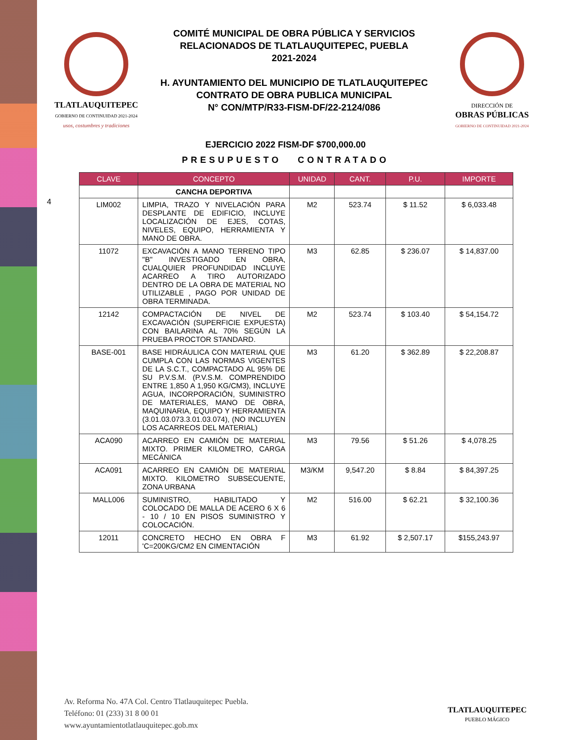TLATLAUQUITEPEC
GOBIERNO DE CONTINUIDAD 2021-2024
usos, costumbres y tradiciones
COMITÉ MUNICIPAL DE OBRA PÚBLICA Y SERVICIOS
RELACIONADOS DE TLATLAUQUITEPEC, PUEBLA
2021-2024
H. AYUNTAMIENTO DEL MUNICIPIO DE TLATLAUQUITEPEC
CONTRATO DE OBRA PUBLICA MUNICIPAL
N° CON/MTP/R33-FISM-DF/22-2124/086
DIRECCIÓN DE
OBRAS PÚBLICAS
GOBIERNO DE CONTINUIDAD 2021-2024
EJERCICIO 2022 FISM-DF $700,000.00
PRESUPUESTO CONTRATADO
4
| CLAVE | CONCEPTO | UNIDAD | CANT. | P.U. | IMPORTE |
| --- | --- | --- | --- | --- | --- |
| | CANCHA DEPORTIVA | | | | |
| LIM002 | LIMPIA, TRAZO Y NIVELACIÓN PARA DESPLANTE DE EDIFICIO, INCLUYE LOCALIZACIÓN DE EJES, COTAS, NIVELES, EQUIPO, HERRAMIENTA Y MANO DE OBRA. | M2 | 523.74 | $ 11.52 | $ 6,033.48 |
| 11072 | EXCAVACIÓN A MANO TERRENO TIPO "B" INVESTIGADO EN OBRA, CUALQUIER PROFUNDIDAD INCLUYE ACARREO A TIRO AUTORIZADO DENTRO DE LA OBRA DE MATERIAL NO UTILIZABLE , PAGO POR UNIDAD DE OBRA TERMINADA. | M3 | 62.85 | $ 236.07 | $ 14,837.00 |
| 12142 | COMPACTACIÓN DE NIVEL DE EXCAVACIÓN (SUPERFICIE EXPUESTA) CON BAILARINA AL 70% SEGÚN LA PRUEBA PROCTOR STANDARD. | M2 | 523.74 | $ 103.40 | $ 54,154.72 |
| BASE-001 | BASE HIDRÁULICA CON MATERIAL QUE CUMPLA CON LAS NORMAS VIGENTES DE LA S.C.T., COMPACTADO AL 95% DE SU P.V.S.M. (P.V.S.M. COMPRENDIDO ENTRE 1,850 A 1,950 KG/CM3), INCLUYE AGUA, INCORPORACIÓN, SUMINISTRO DE MATERIALES, MANO DE OBRA, MAQUINARIA, EQUIPO Y HERRAMIENTA (3.01.03.073.3.01.03.074), (NO INCLUYEN LOS ACARREOS DEL MATERIAL) | M3 | 61.20 | $ 362.89 | $ 22,208.87 |
| ACA090 | ACARREO EN CAMIÓN DE MATERIAL MIXTO. PRIMER KILOMETRO, CARGA MECÁNICA | M3 | 79.56 | $ 51.26 | $ 4,078.25 |
| ACA091 | ACARREO EN CAMIÓN DE MATERIAL MIXTO. KILOMETRO SUBSECUENTE, ZONA URBANA | M3/KM | 9,547.20 | $ 8.84 | $ 84,397.25 |
| MALL006 | SUMINISTRO, HABILITADO Y COLOCADO DE MALLA DE ACERO 6 X 6 - 10 / 10 EN PISOS SUMINISTRO Y COLOCACIÓN. | M2 | 516.00 | $ 62.21 | $ 32,100.36 |
| 12011 | CONCRETO HECHO EN OBRA F 'C=200KG/CM2 EN CIMENTACIÓN | M3 | 61.92 | $ 2,507.17 | $155,243.97 |
Av. Reforma No. 47A Col. Centro Tlatlauquitepec Puebla.
Teléfono: 01 (233) 31 8 00 01
www.ayuntamientotlatlauquitepec.gob.mx
TLATLAUQUITEPEC
PUEBLO MÁGICO